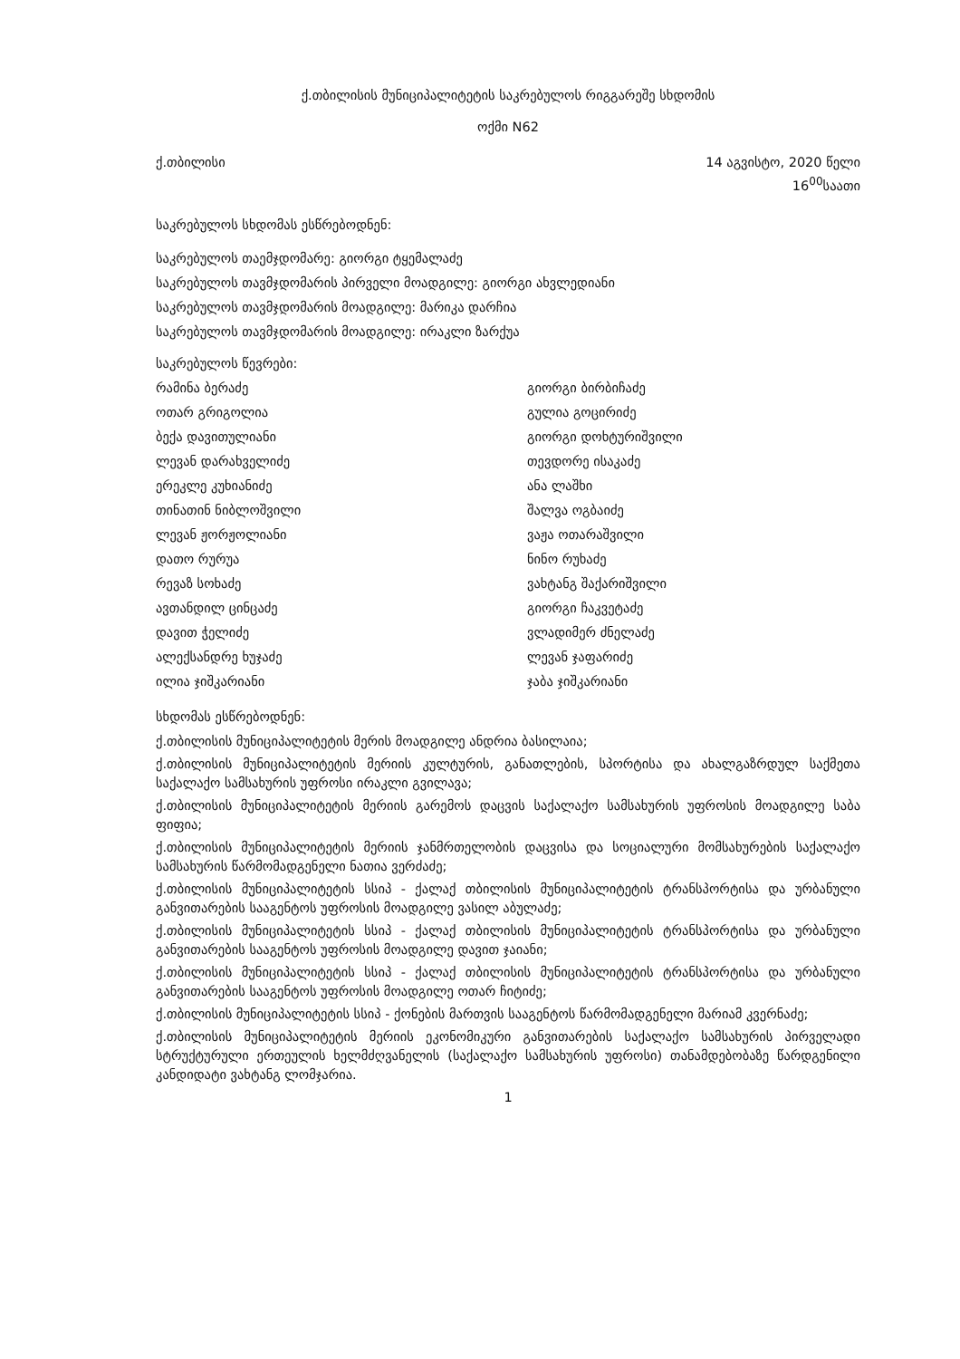ქ.თბილისის მუნიციპალიტეტის საკრებულოს რიგგარეშე სხდომის
ოქმი N62
ქ.თბილისი 14 აგვისტო, 2020 წელი
16<sup>00</sup>საათი
საკრებულოს სხდომას ესწრებოდნენ:
საკრებულოს თაემჯდომარე: გიორგი ტყემალაძე
საკრებულოს თავმჯდომარის პირველი მოადგილე: გიორგი ახვლედიანი
საკრებულოს თავმჯდომარის მოადგილე: მარიკა დარჩია
საკრებულოს თავმჯდომარის მოადგილე: ირაკლი ზარქუა
საკრებულოს წევრები:
რამინა ბერაძე გიორგი ბირბიჩაძე ოთარ გრიგოლია გულია გოცირიძე ბექა დავითულიანი გიორგი დოხტურიშვილი ლევან დარახველიძე თევდორე ისაკაძე ერეკლე კუხიანიძე ანა ლაშხი თინათინ ნიბლოშვილი შალვა ოგბაიძე ლევან ჟორჟოლიანი ვაჟა ოთარაშვილი დათო რურუა ნინო რუხაძე რევაზ სოხაძე ვახტანგ შაქარიშვილი ავთანდილ ცინცაძე გიორგი ჩაკვეტაძე დავით ჭელიძე ვლადიმერ ძნელაძე ალექსანდრე ხუჯაძე ლევან ჯაფარიძე ილია ჯიშკარიანი ჯაბა ჯიშკარიანი
სხდომას ესწრებოდნენ:
ქ.თბილისის მუნიციპალიტეტის მერის მოადგილე ანდრია ბასილაია;
ქ.თბილისის მუნიციპალიტეტის მერიის კულტურის, განათლების, სპორტისა და ახალგაზრდულ საქმეთა საქალაქო სამსახურის უფროსი ირაკლი გვილავა;
ქ.თბილისის მუნიციპალიტეტის მერიის გარემოს დაცვის საქალაქო სამსახურის უფროსის მოადგილე საბა ფიფია;
ქ.თბილისის მუნიციპალიტეტის მერიის ჯანმრთელობის დაცვისა და სოციალური მომსახურების საქალაქო სამსახურის წარმომადგენელი ნათია ვერძაძე;
ქ.თბილისის მუნიციპალიტეტის სსიპ - ქალაქ თბილისის მუნიციპალიტეტის ტრანსპორტისა და ურბანული განვითარების სააგენტოს უფროსის მოადგილე ვასილ აბულაძე;
ქ.თბილისის მუნიციპალიტეტის სსიპ - ქალაქ თბილისის მუნიციპალიტეტის ტრანსპორტისა და ურბანული განვითარების სააგენტოს უფროსის მოადგილე დავით ჯაიანი;
ქ.თბილისის მუნიციპალიტეტის სსიპ - ქალაქ თბილისის მუნიციპალიტეტის ტრანსპორტისა და ურბანული განვითარების სააგენტოს უფროსის მოადგილე ოთარ ჩიტიძე;
ქ.თბილისის მუნიციპალიტეტის სსიპ - ქონების მართვის სააგენტოს წარმომადგენელი მარიამ კვერნაძე;
ქ.თბილისის მუნიციპალიტეტის მერიის ეკონომიკური განვითარების საქალაქო სამსახურის პირველადი სტრუქტურული ერთეულის ხელმძღვანელის (საქალაქო სამსახურის უფროსი) თანამდებობაზე წარდგენილი კანდიდატი ვახტანგ ლომჯარია.
1